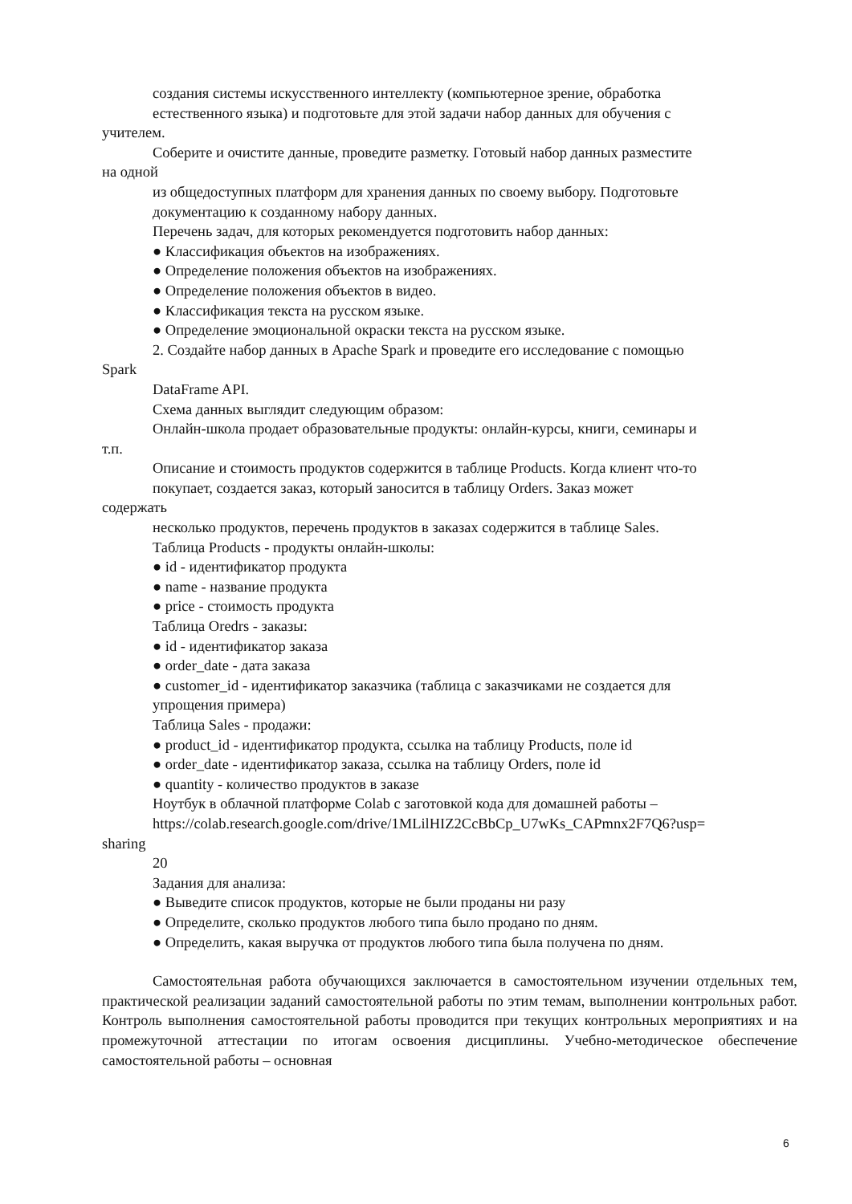создания системы искусственного интеллекту (компьютерное зрение, обработка
естественного языка) и подготовьте для этой задачи набор данных для обучения с
учителем.
Соберите и очистите данные, проведите разметку. Готовый набор данных разместите
на одной
из общедоступных платформ для хранения данных по своему выбору. Подготовьте
документацию к созданному набору данных.
Перечень задач, для которых рекомендуется подготовить набор данных:
● Классификация объектов на изображениях.
● Определение положения объектов на изображениях.
● Определение положения объектов в видео.
● Классификация текста на русском языке.
● Определение эмоциональной окраски текста на русском языке.
2. Создайте набор данных в Apache Spark и проведите его исследование с помощью
Spark
DataFrame API.
Схема данных выглядит следующим образом:
Онлайн-школа продает образовательные продукты: онлайн-курсы, книги, семинары и
т.п.
Описание и стоимость продуктов содержится в таблице Products. Когда клиент что-то
покупает, создается заказ, который заносится в таблицу Orders. Заказ может
содержать
несколько продуктов, перечень продуктов в заказах содержится в таблице Sales.
Таблица Products - продукты онлайн-школы:
● id - идентификатор продукта
● name - название продукта
● price - стоимость продукта
Таблица Oredrs - заказы:
● id - идентификатор заказа
● order_date - дата заказа
● customer_id - идентификатор заказчика (таблица с заказчиками не создается для
упрощения примера)
Таблица Sales - продажи:
● product_id - идентификатор продукта, ссылка на таблицу Products, поле id
● order_date - идентификатор заказа, ссылка на таблицу Orders, поле id
● quantity - количество продуктов в заказе
Ноутбук в облачной платформе Colab с заготовкой кода для домашней работы –
https://colab.research.google.com/drive/1MLilHIZ2CcBbCp_U7wKs_CAPmnx2F7Q6?usp=
sharing
20
Задания для анализа:
● Выведите список продуктов, которые не были проданы ни разу
● Определите, сколько продуктов любого типа было продано по дням.
● Определить, какая выручка от продуктов любого типа была получена по дням.
Самостоятельная работа обучающихся заключается в самостоятельном изучении отдельных тем, практической реализации заданий самостоятельной работы по этим темам, выполнении контрольных работ. Контроль выполнения самостоятельной работы проводится при текущих контрольных мероприятиях и на промежуточной аттестации по итогам освоения дисциплины. Учебно-методическое обеспечение самостоятельной работы – основная
6